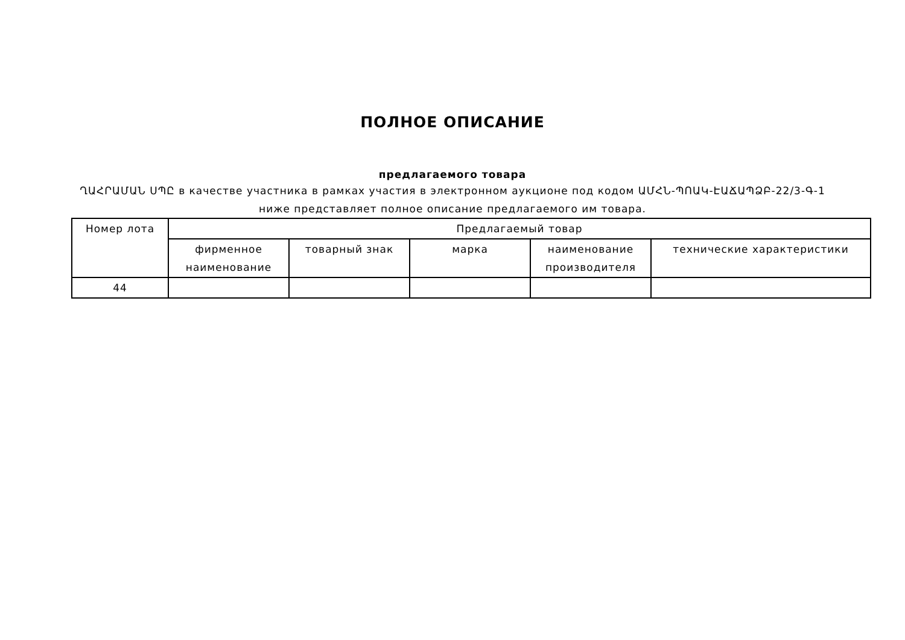ПОЛНОЕ ОПИСАНИЕ
предлагаемого товара
ՂԱՀՐԱՄԱՆ ՍՊԸ в качестве участника в рамках участия в электронном аукционе под кодом ԱՄՀՆ-ՊՈԱԿ-ԷԱՃԱՊՁԲ-22/3-Գ-1 ниже представляет полное описание предлагаемого им товара.
| Номер лота | Предлагаемый товар | | | | |
| --- | --- | --- | --- | --- | --- |
| | фирменное наименование | товарный знак | марка | наименование производителя | технические характеристики |
| 44 | | | | | |